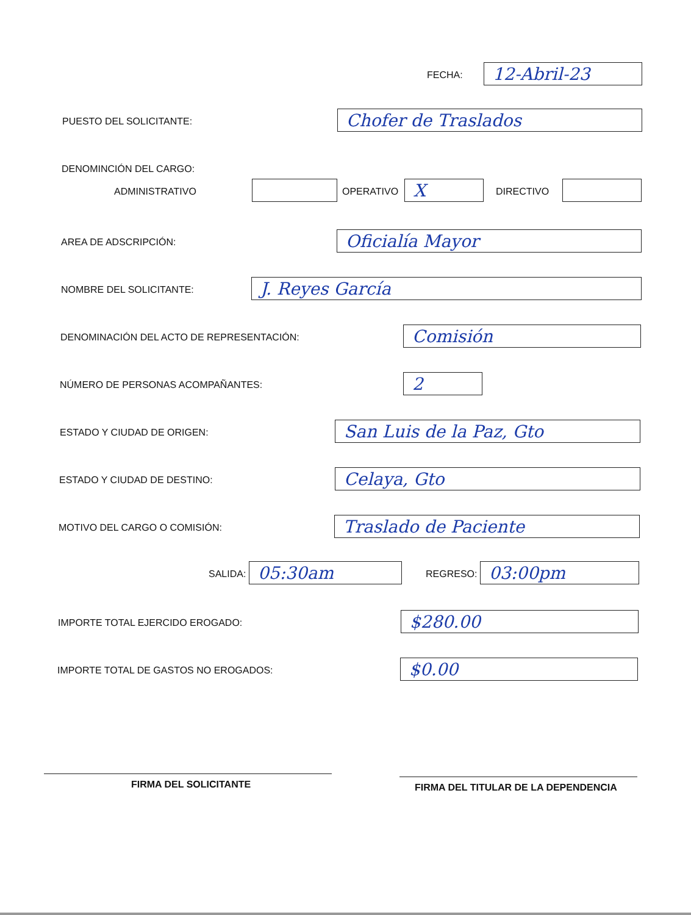FECHA: 12-Abril-23
PUESTO DEL SOLICITANTE: Chofer de Traslados
DENOMINCIÓN DEL CARGO:
ADMINISTRATIVO OPERATIVO X DIRECTIVO
AREA DE ADSCRIPCIÓN: Oficialía Mayor
NOMBRE DEL SOLICITANTE: J. Reyes García
DENOMINACIÓN DEL ACTO DE REPRESENTACIÓN:
Comisión
NÚMERO DE PERSONAS ACOMPAÑANTES:
2
ESTADO Y CIUDAD DE ORIGEN: San Luis de la Paz, Gto
ESTADO Y CIUDAD DE DESTINO: Celaya, Gto
MOTIVO DEL CARGO O COMISIÓN: Traslado de Paciente
SALIDA: 05:30am REGRESO: 03:00pm
IMPORTE TOTAL EJERCIDO EROGADO:
$280.00
IMPORTE TOTAL DE GASTOS NO EROGADOS:
$0.00
FIRMA DEL SOLICITANTE
FIRMA DEL TITULAR DE LA DEPENDENCIA